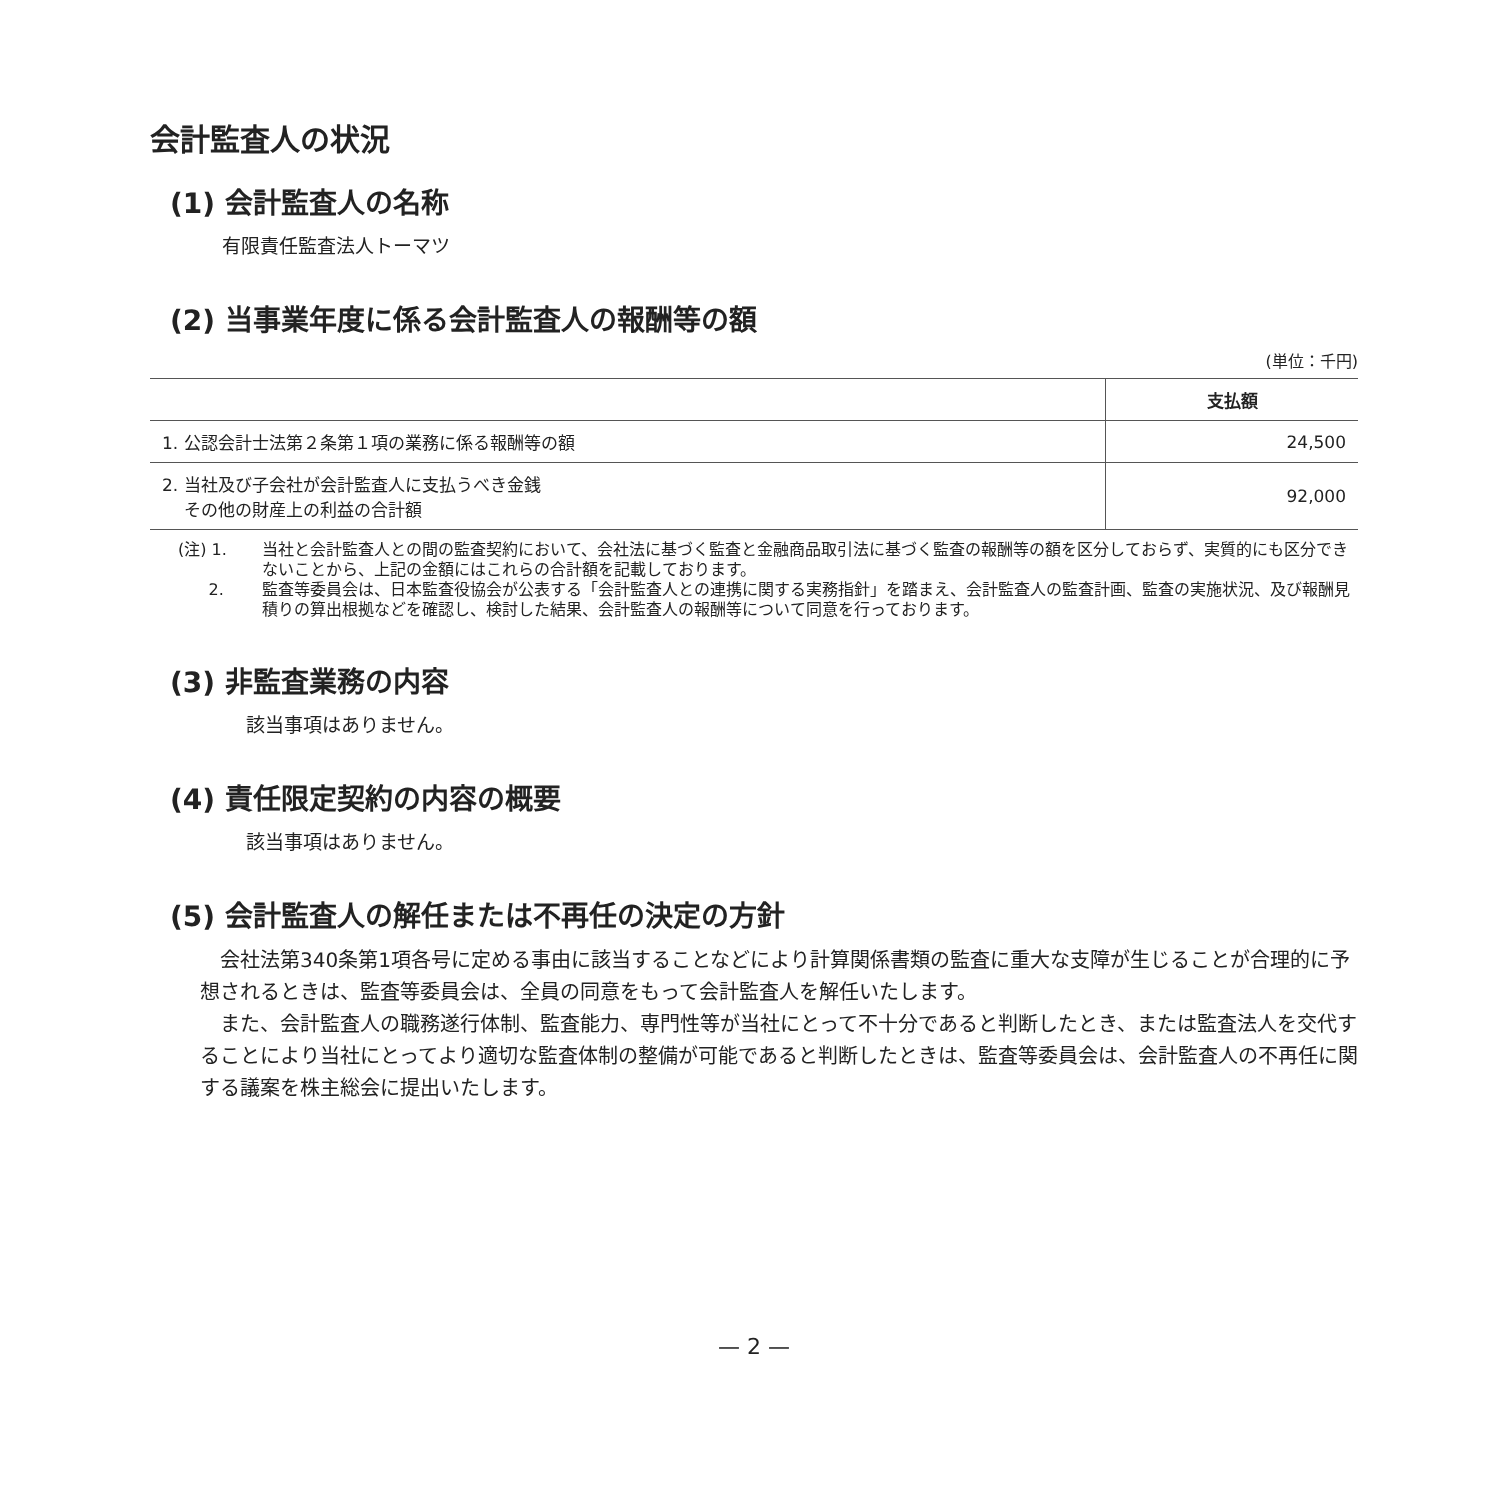会計監査人の状況
(1) 会計監査人の名称
有限責任監査法人トーマツ
(2) 当事業年度に係る会計監査人の報酬等の額
(単位：千円)
| | 支払額 |
| --- | --- |
| 1. 公認会計士法第２条第１項の業務に係る報酬等の額 | 24,500 |
| 2. 当社及び子会社が会計監査人に支払うべき金銭 その他の財産上の利益の合計額 | 92,000 |
(注) 1. 当社と会計監査人との間の監査契約において、会社法に基づく監査と金融商品取引法に基づく監査の報酬等の額を区分しておらず、実質的にも区分できないことから、上記の金額にはこれらの合計額を記載しております。
2. 監査等委員会は、日本監査役協会が公表する「会計監査人との連携に関する実務指針」を踏まえ、会計監査人の監査計画、監査の実施状況、及び報酬見積りの算出根拠などを確認し、検討した結果、会計監査人の報酬等について同意を行っております。
(3) 非監査業務の内容
該当事項はありません。
(4) 責任限定契約の内容の概要
該当事項はありません。
(5) 会計監査人の解任または不再任の決定の方針
会社法第340条第1項各号に定める事由に該当することなどにより計算関係書類の監査に重大な支障が生じることが合理的に予想されるときは、監査等委員会は、全員の同意をもって会計監査人を解任いたします。
また、会計監査人の職務遂行体制、監査能力、専門性等が当社にとって不十分であると判断したとき、または監査法人を交代することにより当社にとってより適切な監査体制の整備が可能であると判断したときは、監査等委員会は、会計監査人の不再任に関する議案を株主総会に提出いたします。
— 2 —